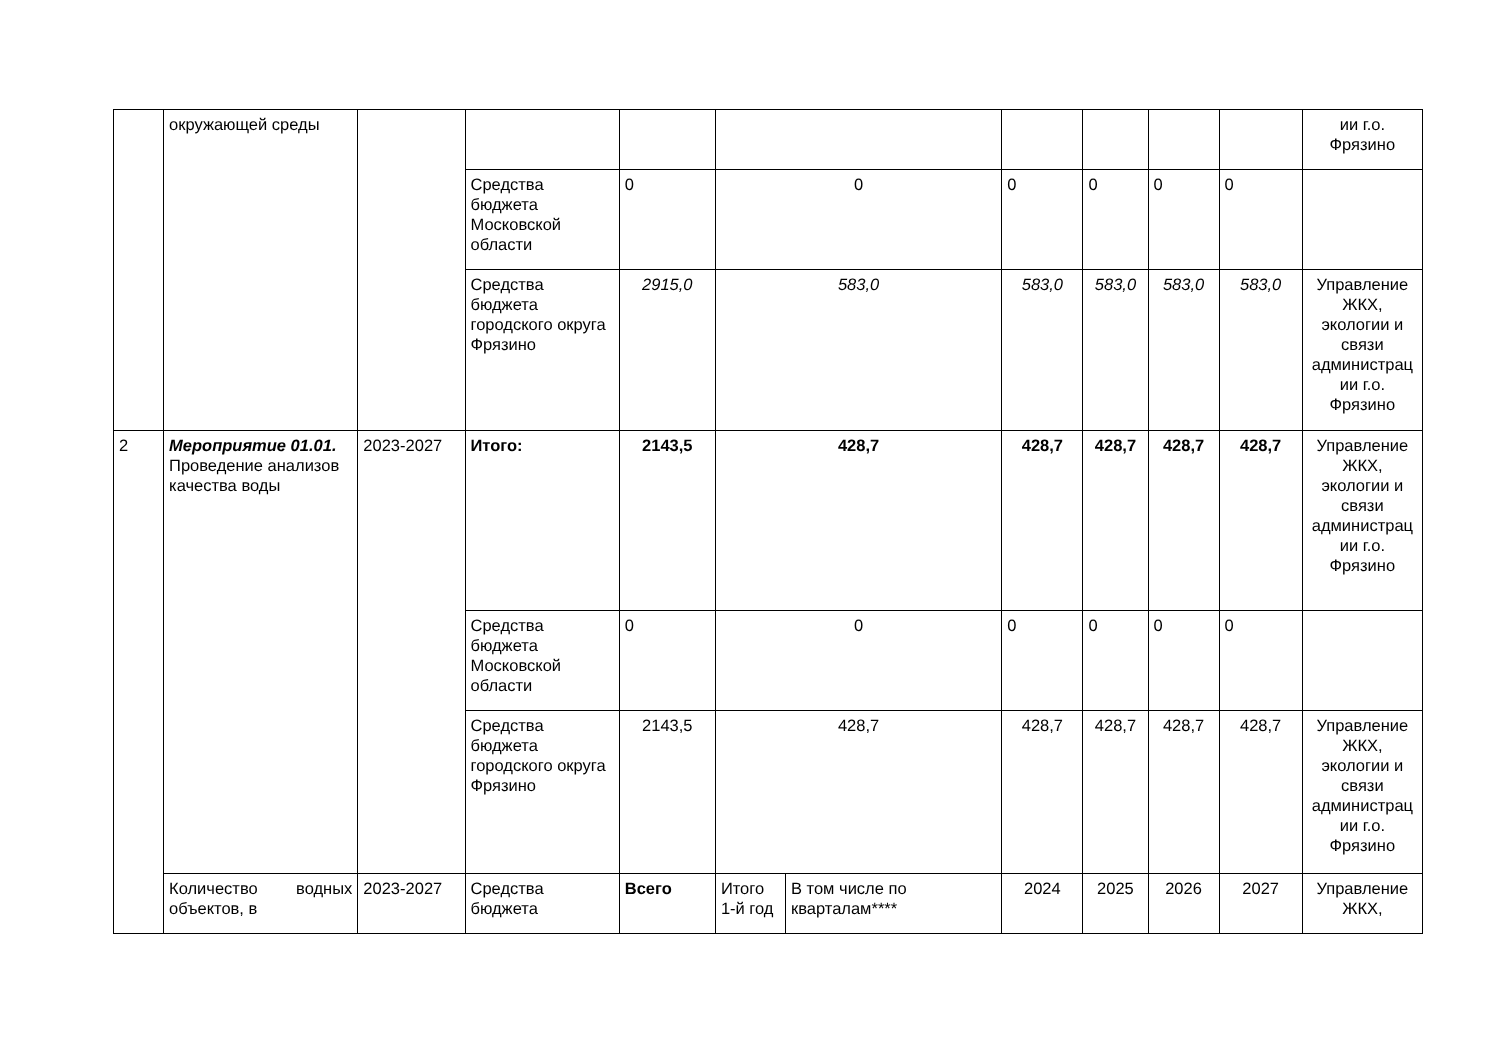| | окружающей среды | | | | | | | | | | ии г.о. Фрязино |
| | | | Средства бюджета Московской области | 0 | 0 | | 0 | 0 | 0 | 0 | |
| | | | Средства бюджета городского округа Фрязино | 2915,0 | 583,0 | | 583,0 | 583,0 | 583,0 | 583,0 | Управление ЖКХ, экологии и связи администрац ии г.о. Фрязино |
| 2 | Мероприятие 01.01. Проведение анализов качества воды | 2023-2027 | Итого: | 2143,5 | 428,7 | | 428,7 | 428,7 | 428,7 | 428,7 | Управление ЖКХ, экологии и связи администрац ии г.о. Фрязино |
| | | | Средства бюджета Московской области | 0 | 0 | | 0 | 0 | 0 | 0 | |
| | | | Средства бюджета городского округа Фрязино | 2143,5 | 428,7 | | 428,7 | 428,7 | 428,7 | 428,7 | Управление ЖКХ, экологии и связи администрац ии г.о. Фрязино |
| | Количество водных объектов, в | 2023-2027 | Средства бюджета | Всего | Итого 1-й год | В том числе по кварталам**** | 2024 | 2025 | 2026 | 2027 | Управление ЖКХ, |